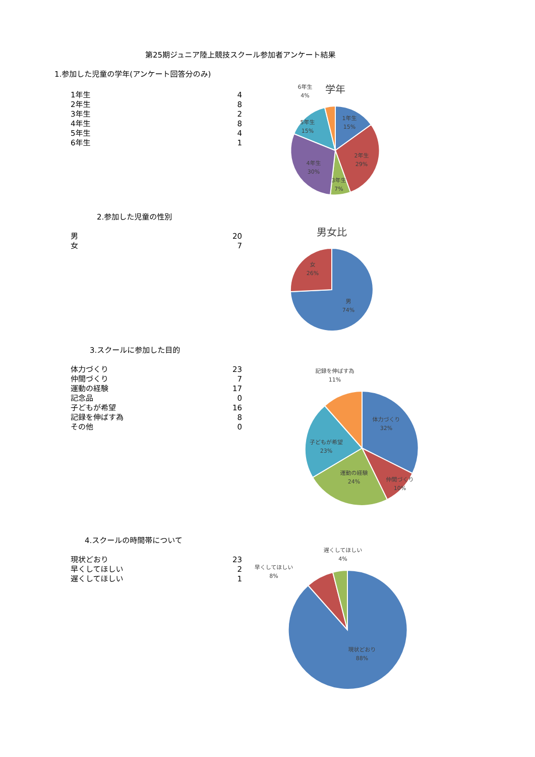第25期ジュニア陸上競技スクール参加者アンケート結果
1.参加した児童の学年(アンケート回答分のみ)
| 1年生 | 4 |
| 2年生 | 8 |
| 3年生 | 2 |
| 4年生 | 8 |
| 5年生 | 4 |
| 6年生 | 1 |
学年
1年生
15%
2年生
29%
3年生
7%
4年生
30%
5年生
15%
6年生
4%
2.参加した児童の性別
| 男 | 20 |
| 女 | 7 |
男女比
女
26%
男
74%
3.スクールに参加した目的
| 体力づくり | 23 |
| 仲間づくり | 7 |
| 運動の経験 | 17 |
| 記念品 | 0 |
| 子どもが希望 | 16 |
| 記録を伸ばす為 | 8 |
| その他 | 0 |
体力づくり
32%
仲間づくり
10%
運動の経験
24%
子どもが希望
23%
記録を伸ばす為
11%
4.スクールの時間帯について
| 現状どおり | 23 |
| 早くしてほしい | 2 |
| 遅くしてほしい | 1 |
現状どおり
88%
早くしてほしい
8%
遅くしてほしい
4%